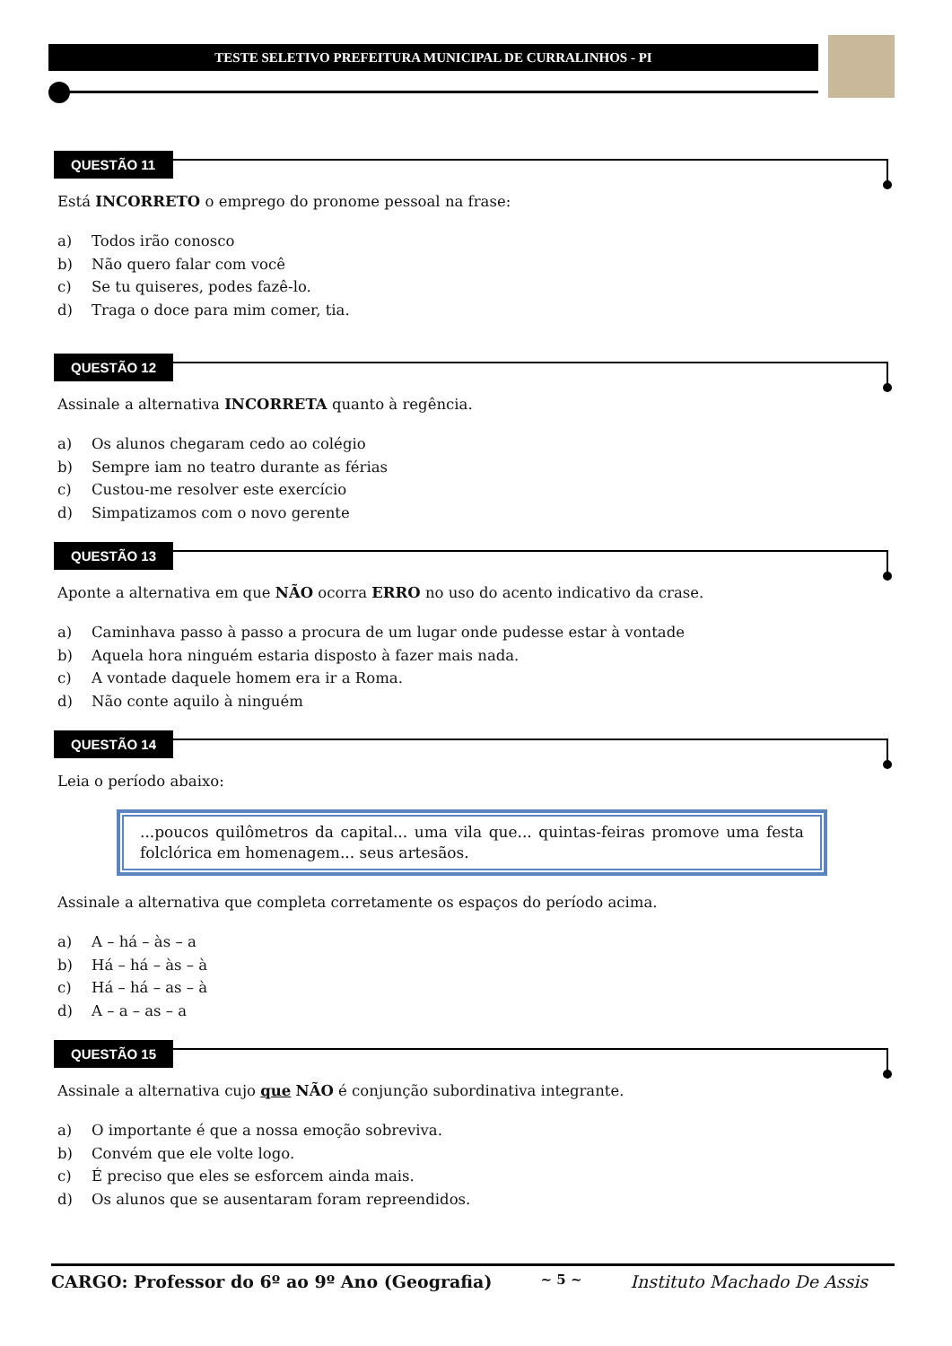TESTE SELETIVO PREFEITURA MUNICIPAL DE CURRALINHOS - PI
QUESTÃO 11
Está INCORRETO o emprego do pronome pessoal na frase:
a) Todos irão conosco
b) Não quero falar com você
c) Se tu quiseres, podes fazê-lo.
d) Traga o doce para mim comer, tia.
QUESTÃO 12
Assinale a alternativa INCORRETA quanto à regência.
a) Os alunos chegaram cedo ao colégio
b) Sempre iam no teatro durante as férias
c) Custou-me resolver este exercício
d) Simpatizamos com o novo gerente
QUESTÃO 13
Aponte a alternativa em que NÃO ocorra ERRO no uso do acento indicativo da crase.
a) Caminhava passo à passo a procura de um lugar onde pudesse estar à vontade
b) Aquela hora ninguém estaria disposto à fazer mais nada.
c) A vontade daquele homem era ir a Roma.
d) Não conte aquilo à ninguém
QUESTÃO 14
Leia o período abaixo:
...poucos quilômetros da capital... uma vila que... quintas-feiras promove uma festa folclórica em homenagem... seus artesãos.
Assinale a alternativa que completa corretamente os espaços do período acima.
a) A – há – às – a
b) Há – há – às – à
c) Há – há – as – à
d) A – a – as – a
QUESTÃO 15
Assinale a alternativa cujo que NÃO é conjunção subordinativa integrante.
a) O importante é que a nossa emoção sobreviva.
b) Convém que ele volte logo.
c) É preciso que eles se esforcem ainda mais.
d) Os alunos que se ausentaram foram repreendidos.
CARGO: Professor do 6º ao 9º Ano (Geografia) ~ 5 ~ Instituto Machado De Assis